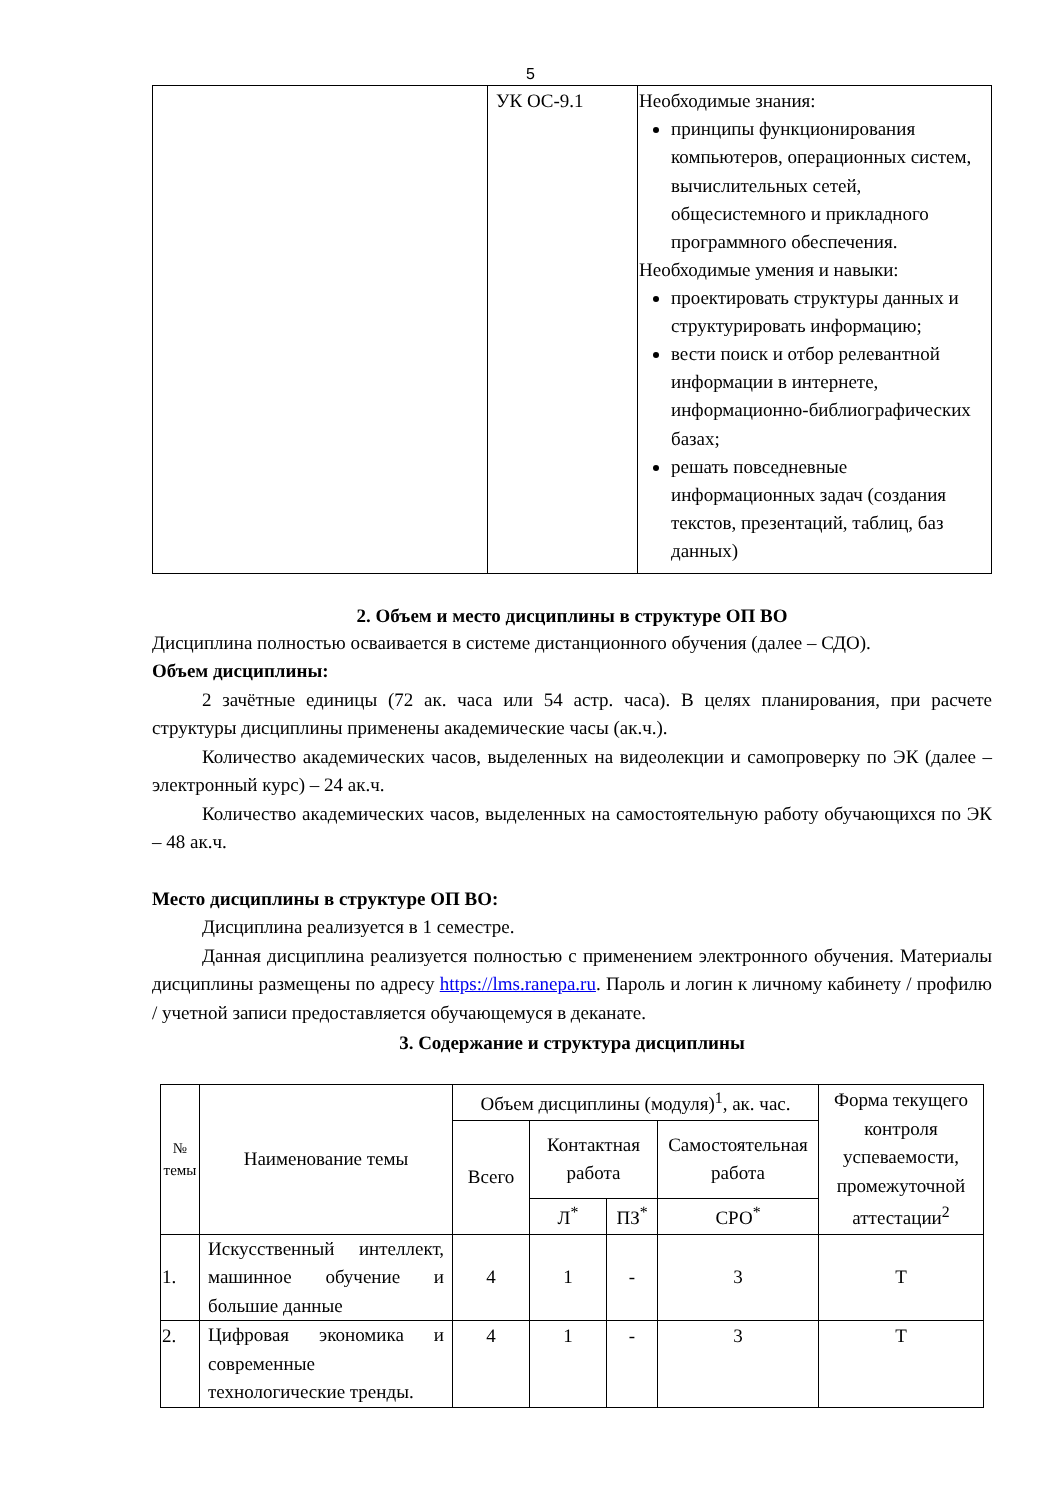5
| | УК ОС-9.1 | Необходимые знания: принципы функционирования компьютеров, операционных систем, вычислительных сетей, общесистемного и прикладного программного обеспечения. Необходимые умения и навыки: проектировать структуры данных и структурировать информацию; вести поиск и отбор релевантной информации в интернете, информационно-библиографических базах; решать повседневные информационных задач (создания текстов, презентаций, таблиц, баз данных) |
2. Объем и место дисциплины в структуре ОП ВО
Дисциплина полностью осваивается в системе дистанционного обучения (далее – СДО).
Объем дисциплины:
2 зачётные единицы (72 ак. часа или 54 астр. часа). В целях планирования, при расчете структуры дисциплины применены академические часы (ак.ч.).
Количество академических часов, выделенных на видеолекции и самопроверку по ЭК (далее – электронный курс) – 24 ак.ч.
Количество академических часов, выделенных на самостоятельную работу обучающихся по ЭК – 48 ак.ч.
Место дисциплины в структуре ОП ВО:
Дисциплина реализуется в 1 семестре.
Данная дисциплина реализуется полностью с применением электронного обучения. Материалы дисциплины размещены по адресу https://lms.ranepa.ru. Пароль и логин к личному кабинету / профилю / учетной записи предоставляется обучающемуся в деканате.
3. Содержание и структура дисциплины
| № темы | Наименование темы | Объем дисциплины (модуля)<sup>1</sup>, ак. час. | | | | Форма текущего контроля успеваемости, промежуточной аттестации<sup>2</sup> |
| --- | --- | --- | --- | --- | --- | --- |
| | | Всего | Контактная работа | | Самостоятельная работа | |
| | | | Л<sup>*</sup> | ПЗ<sup>*</sup> | СРО<sup>*</sup> | |
| 1. | Искусственный интеллект, машинное обучение и большие данные | 4 | 1 | - | 3 | Т |
| 2. | Цифровая экономика и современные технологические тренды. | 4 | 1 | - | 3 | Т |